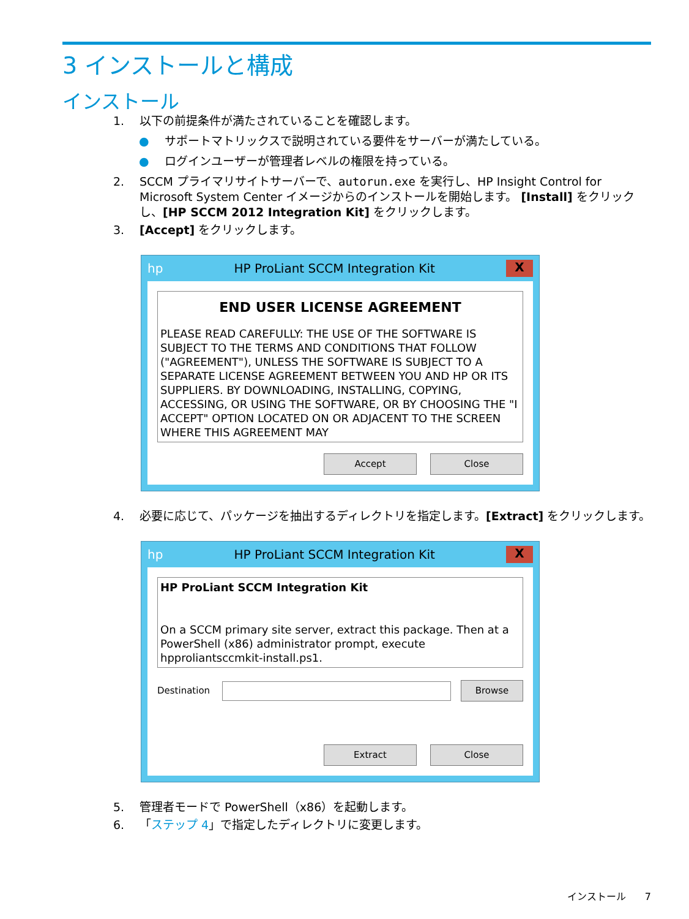3 インストールと構成
インストール
1. 以下の前提条件が満たされていることを確認します。
● サポートマトリックスで説明されている要件をサーバーが満たしている。
● ログインユーザーが管理者レベルの権限を持っている。
2. SCCM プライマリサイトサーバーで、autorun.exe を実行し、HP Insight Control for Microsoft System Center イメージからのインストールを開始します。 [Install] をクリックし、[HP SCCM 2012 Integration Kit] をクリックします。
3. [Accept] をクリックします。
hp HP ProLiant SCCM Integration Kit X
END USER LICENSE AGREEMENT
PLEASE READ CAREFULLY: THE USE OF THE SOFTWARE IS SUBJECT TO THE TERMS AND CONDITIONS THAT FOLLOW ("AGREEMENT"), UNLESS THE SOFTWARE IS SUBJECT TO A SEPARATE LICENSE AGREEMENT BETWEEN YOU AND HP OR ITS SUPPLIERS. BY DOWNLOADING, INSTALLING, COPYING, ACCESSING, OR USING THE SOFTWARE, OR BY CHOOSING THE "I ACCEPT" OPTION LOCATED ON OR ADJACENT TO THE SCREEN WHERE THIS AGREEMENT MAY
Accept Close
4. 必要に応じて、パッケージを抽出するディレクトリを指定します。[Extract] をクリックします。
hp HP ProLiant SCCM Integration Kit X
HP ProLiant SCCM Integration Kit
On a SCCM primary site server, extract this package. Then at a PowerShell (x86) administrator prompt, execute hpproliantsccmkit-install.ps1.
Destination Browse
Extract Close
5. 管理者モードで PowerShell（x86）を起動します。
6. 「ステップ 4」で指定したディレクトリに変更します。
インストール 7